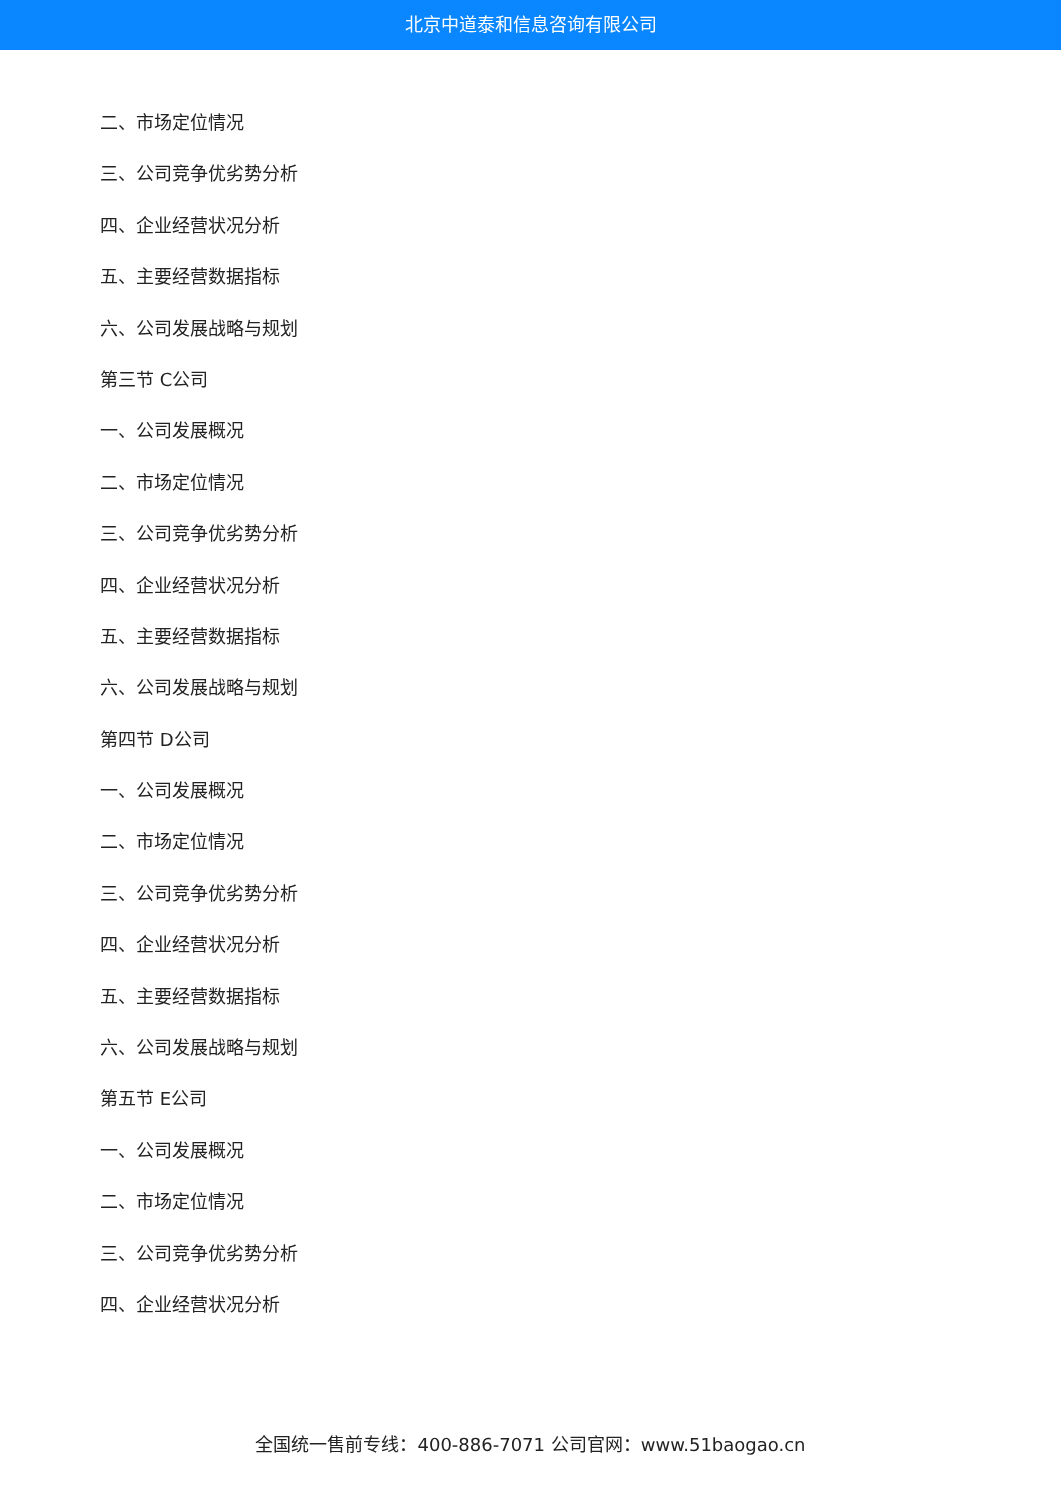北京中道泰和信息咨询有限公司
二、市场定位情况
三、公司竞争优劣势分析
四、企业经营状况分析
五、主要经营数据指标
六、公司发展战略与规划
第三节 C公司
一、公司发展概况
二、市场定位情况
三、公司竞争优劣势分析
四、企业经营状况分析
五、主要经营数据指标
六、公司发展战略与规划
第四节 D公司
一、公司发展概况
二、市场定位情况
三、公司竞争优劣势分析
四、企业经营状况分析
五、主要经营数据指标
六、公司发展战略与规划
第五节 E公司
一、公司发展概况
二、市场定位情况
三、公司竞争优劣势分析
四、企业经营状况分析
全国统一售前专线：400-886-7071 公司官网：www.51baogao.cn